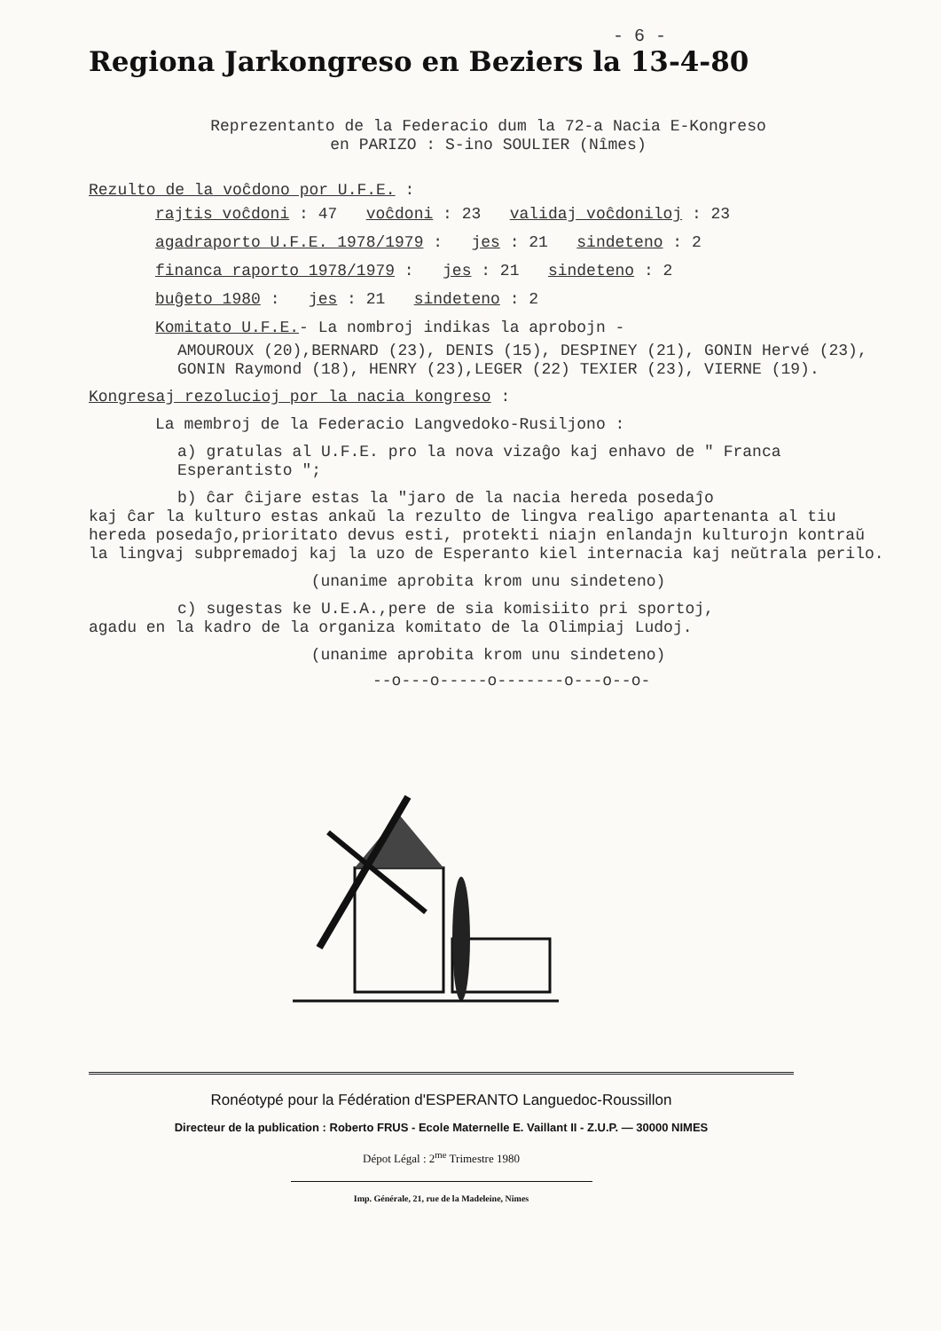- 6 -
Regiona Jarkongreso en Beziers la 13-4-80
Reprezentanto de la Federacio dum la 72-a Nacia E-Kongreso
en PARIZO : S-ino SOULIER (Nîmes)
Rezulto de la voĉdono por U.F.E. :
rajtis voĉdoni : 47 voĉdoni : 23 validaj voĉdoniloj : 23
agadraporto U.F.E. 1978/1979 : jes : 21 sindeteno : 2
financa raporto 1978/1979 : jes : 21 sindeteno : 2
buĝeto 1980 : jes : 21 sindeteno : 2
Komitato U.F.E.- La nombroj indikas la aprobojn -
AMOUROUX (20),BERNARD (23), DENIS (15), DESPINEY (21), GONIN Hervé (23), GONIN Raymond (18), HENRY (23),LEGER (22) TEXIER (23), VIERNE (19).
Kongresaj rezolucioj por la nacia kongreso :
La membroj de la Federacio Langvedoko-Rusiljono :
a) gratulas al U.F.E. pro la nova vizaĝo kaj enhavo de " Franca Esperantisto ";
b) ĉar ĉijare estas la "jaro de la nacia hereda posedaĵo
kaj ĉar la kulturo estas ankaŭ la rezulto de lingva realigo apartenanta al tiu hereda posedaĵo,prioritato devus esti, protekti niajn enlandajn kulturojn kontraŭ la lingvaj subpremadoj kaj la uzo de Esperanto kiel internacia kaj neŭtrala perilo.
(unanime aprobita krom unu sindeteno)
c) sugestas ke U.E.A.,pere de sia komisiito pri sportoj,
agadu en la kadro de la organiza komitato de la Olimpiaj Ludoj.
(unanime aprobita krom unu sindeteno)
--o---o-----o-------o---o--o-
Ronéotypé pour la Fédération d'ESPERANTO Languedoc-Roussillon
Directeur de la publication : Roberto FRUS - Ecole Maternelle E. Vaillant II - Z.U.P. — 30000 NIMES
Dépot Légal : 2<sup>me</sup> Trimestre 1980
Imp. Générale, 21, rue de la Madeleine, Nimes